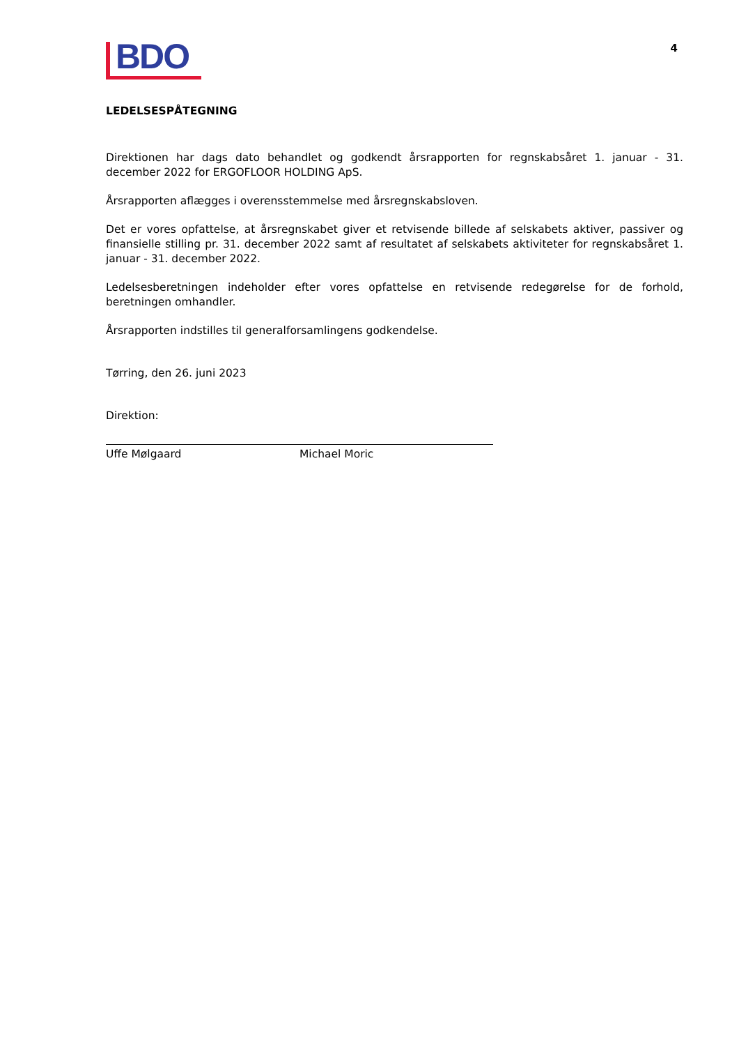BDO
4
LEDELSESPÅTEGNING
Direktionen har dags dato behandlet og godkendt årsrapporten for regnskabsåret 1. januar - 31. december 2022 for ERGOFLOOR HOLDING ApS.
Årsrapporten aflægges i overensstemmelse med årsregnskabsloven.
Det er vores opfattelse, at årsregnskabet giver et retvisende billede af selskabets aktiver, passiver og finansielle stilling pr. 31. december 2022 samt af resultatet af selskabets aktiviteter for regnskabsåret 1. januar - 31. december 2022.
Ledelsesberetningen indeholder efter vores opfattelse en retvisende redegørelse for de forhold, beretningen omhandler.
Årsrapporten indstilles til generalforsamlingens godkendelse.
Tørring, den 26. juni 2023
Direktion:
Uffe Mølgaard Michael Moric